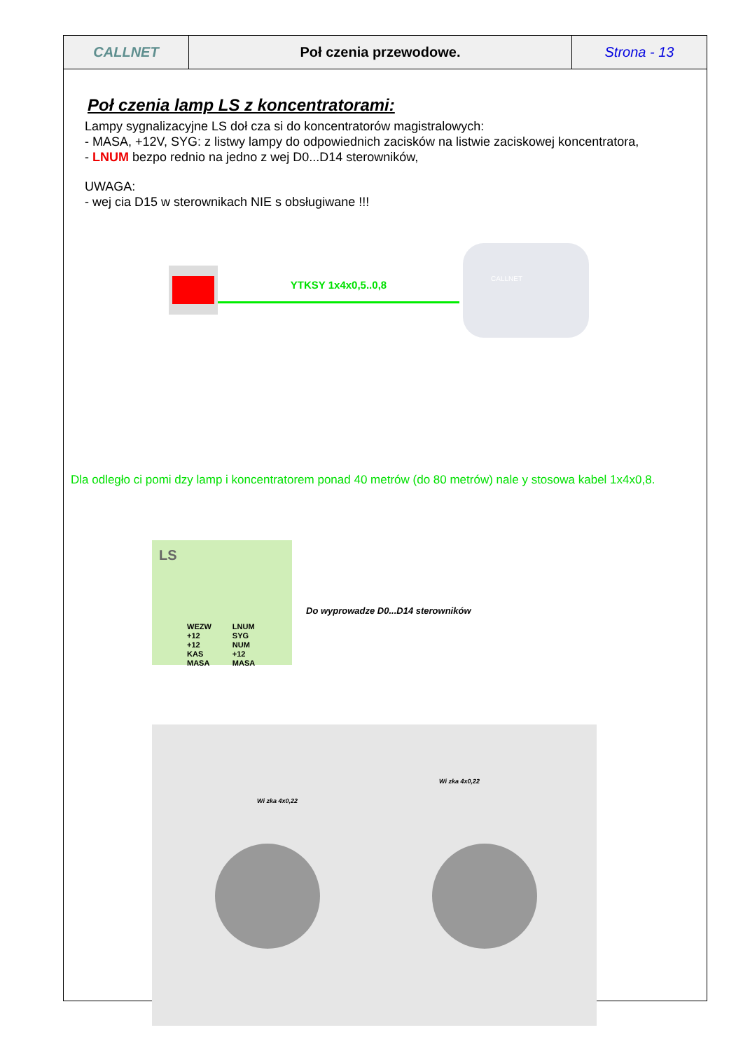| CALLNET | Poł czenia przewodowe. | Strona - 13 |
Poł czenia lamp LS z koncentratorami:
Lampy sygnalizacyjne LS doł cza si do koncentratorów magistralowych:
- MASA, +12V, SYG: z listwy lampy do odpowiednich zacisków na listwie zaciskowej koncentratora,
- LNUM bezpo rednio na jedno z wej D0...D14 sterowników,
UWAGA:
- wej cia D15 w sterownikach NIE s obsługiwane !!!
YTKSY 1x4x0,5..0,8
CALLNET
Dla odległo ci pomi dzy lamp i koncentratorem ponad 40 metrów (do 80 metrów) nale y stosowa kabel 1x4x0,8.
LS
WEZW
+12
+12
KAS
MASA
LNUM
SYG
NUM
+12
MASA
Do wyprowadze D0...D14 sterowników
Wi zka 4x0,22
Wi zka 4x0,22